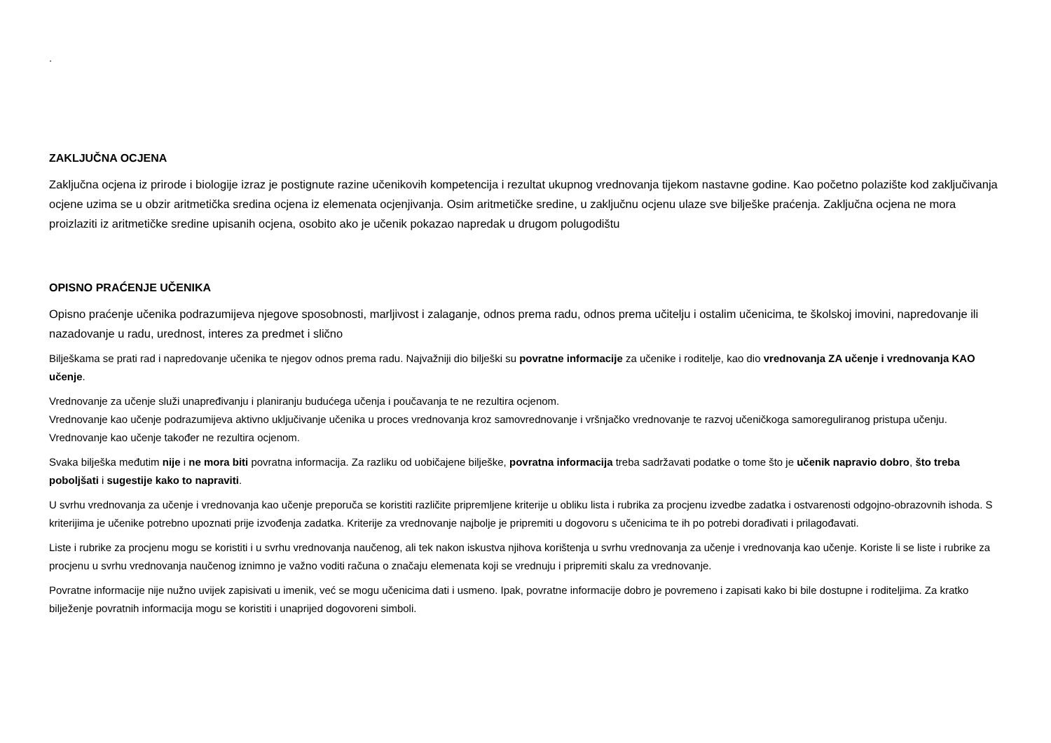.
ZAKLJUČNA OCJENA
Zaključna ocjena iz prirode i biologije izraz je postignute razine učenikovih kompetencija i rezultat ukupnog vrednovanja tijekom nastavne godine. Kao početno polazište kod zaključivanja ocjene uzima se u obzir aritmetička sredina ocjena iz elemenata ocjenjivanja. Osim aritmetičke sredine, u zaključnu ocjenu ulaze sve bilješke praćenja. Zaključna ocjena ne mora proizlaziti iz aritmetičke sredine upisanih ocjena, osobito ako je učenik pokazao napredak u drugom polugodištu
OPISNO PRAĆENJE UČENIKA
Opisno praćenje učenika podrazumijeva njegove sposobnosti, marljivost i zalaganje, odnos prema radu, odnos prema učitelju i ostalim učenicima, te školskoj imovini, napredovanje ili nazadovanje u radu, urednost, interes za predmet i slično
Bilješkama se prati rad i napredovanje učenika te njegov odnos prema radu. Najvažniji dio bilješki su povratne informacije za učenike i roditelje, kao dio vrednovanja ZA učenje i vrednovanja KAO učenje.
Vrednovanje za učenje služi unapređivanju i planiranju budućega učenja i poučavanja te ne rezultira ocjenom.
Vrednovanje kao učenje podrazumijeva aktivno uključivanje učenika u proces vrednovanja kroz samovrednovanje i vršnjačko vrednovanje te razvoj učeničkoga samoreguliranog pristupa učenju. Vrednovanje kao učenje također ne rezultira ocjenom.
Svaka bilješka međutim nije i ne mora biti povratna informacija. Za razliku od uobičajene bilješke, povratna informacija treba sadržavati podatke o tome što je učenik napravio dobro, što treba poboljšati i sugestije kako to napraviti.
U svrhu vrednovanja za učenje i vrednovanja kao učenje preporuča se koristiti različite pripremljene kriterije u obliku lista i rubrika za procjenu izvedbe zadatka i ostvarenosti odgojno-obrazovnih ishoda. S kriterijima je učenike potrebno upoznati prije izvođenja zadatka. Kriterije za vrednovanje najbolje je pripremiti u dogovoru s učenicima te ih po potrebi dorađivati i prilagođavati.
Liste i rubrike za procjenu mogu se koristiti i u svrhu vrednovanja naučenog, ali tek nakon iskustva njihova korištenja u svrhu vrednovanja za učenje i vrednovanja kao učenje. Koriste li se liste i rubrike za procjenu u svrhu vrednovanja naučenog iznimno je važno voditi računa o značaju elemenata koji se vrednuju i pripremiti skalu za vrednovanje.
Povratne informacije nije nužno uvijek zapisivati u imenik, već se mogu učenicima dati i usmeno. Ipak, povratne informacije dobro je povremeno i zapisati kako bi bile dostupne i roditeljima. Za kratko bilježenje povratnih informacija mogu se koristiti i unaprijed dogovoreni simboli.